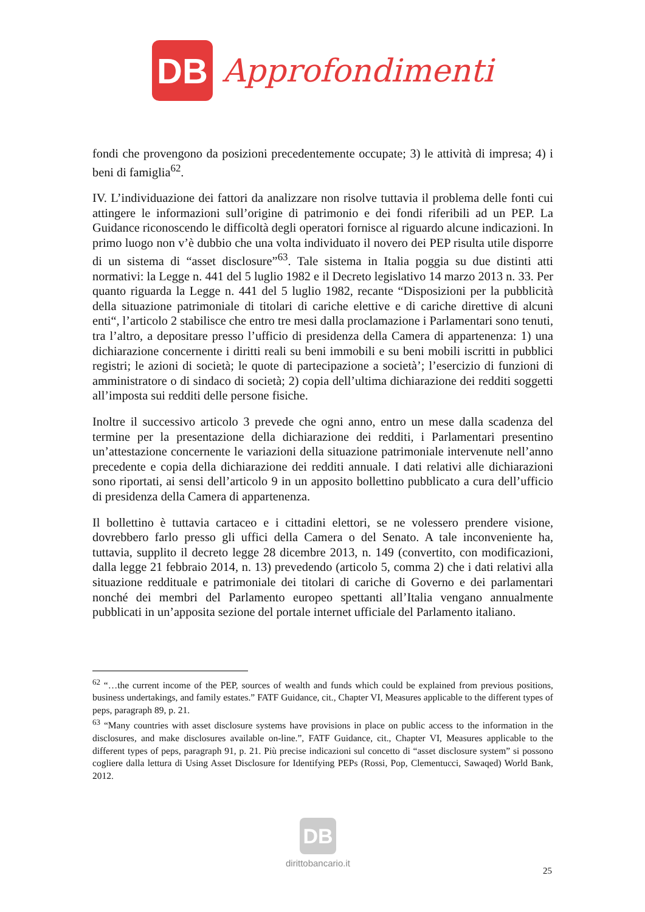DB
Approfondimenti
fondi che provengono da posizioni precedentemente occupate; 3) le attività di impresa; 4) i beni di famiglia<sup>62</sup>.
IV. L’individuazione dei fattori da analizzare non risolve tuttavia il problema delle fonti cui attingere le informazioni sull’origine di patrimonio e dei fondi riferibili ad un PEP. La Guidance riconoscendo le difficoltà degli operatori fornisce al riguardo alcune indicazioni. In primo luogo non v’è dubbio che una volta individuato il novero dei PEP risulta utile disporre di un sistema di “asset disclosure”<sup>63</sup>. Tale sistema in Italia poggia su due distinti atti normativi: la Legge n. 441 del 5 luglio 1982 e il Decreto legislativo 14 marzo 2013 n. 33. Per quanto riguarda la Legge n. 441 del 5 luglio 1982, recante “Disposizioni per la pubblicità della situazione patrimoniale di titolari di cariche elettive e di cariche direttive di alcuni enti“, l’articolo 2 stabilisce che entro tre mesi dalla proclamazione i Parlamentari sono tenuti, tra l’altro, a depositare presso l’ufficio di presidenza della Camera di appartenenza: 1) una dichiarazione concernente i diritti reali su beni immobili e su beni mobili iscritti in pubblici registri; le azioni di società; le quote di partecipazione a società’; l’esercizio di funzioni di amministratore o di sindaco di società; 2) copia dell’ultima dichiarazione dei redditi soggetti all’imposta sui redditi delle persone fisiche.
Inoltre il successivo articolo 3 prevede che ogni anno, entro un mese dalla scadenza del termine per la presentazione della dichiarazione dei redditi, i Parlamentari presentino un’attestazione concernente le variazioni della situazione patrimoniale intervenute nell’anno precedente e copia della dichiarazione dei redditi annuale. I dati relativi alle dichiarazioni sono riportati, ai sensi dell’articolo 9 in un apposito bollettino pubblicato a cura dell’ufficio di presidenza della Camera di appartenenza.
Il bollettino è tuttavia cartaceo e i cittadini elettori, se ne volessero prendere visione, dovrebbero farlo presso gli uffici della Camera o del Senato. A tale inconveniente ha, tuttavia, supplito il decreto legge 28 dicembre 2013, n. 149 (convertito, con modificazioni, dalla legge 21 febbraio 2014, n. 13) prevedendo (articolo 5, comma 2) che i dati relativi alla situazione reddituale e patrimoniale dei titolari di cariche di Governo e dei parlamentari nonché dei membri del Parlamento europeo spettanti all’Italia vengano annualmente pubblicati in un’apposita sezione del portale internet ufficiale del Parlamento italiano.
<sup>62</sup> “…the current income of the PEP, sources of wealth and funds which could be explained from previous positions, business undertakings, and family estates.” FATF Guidance, cit., Chapter VI, Measures applicable to the different types of peps, paragraph 89, p. 21.
<sup>63</sup> “Many countries with asset disclosure systems have provisions in place on public access to the information in the disclosures, and make disclosures available on-line.”, FATF Guidance, cit., Chapter VI, Measures applicable to the different types of peps, paragraph 91, p. 21. Più precise indicazioni sul concetto di “asset disclosure system” si possono cogliere dalla lettura di Using Asset Disclosure for Identifying PEPs (Rossi, Pop, Clementucci, Sawaqed) World Bank, 2012.
DB
dirittobancario.it
25